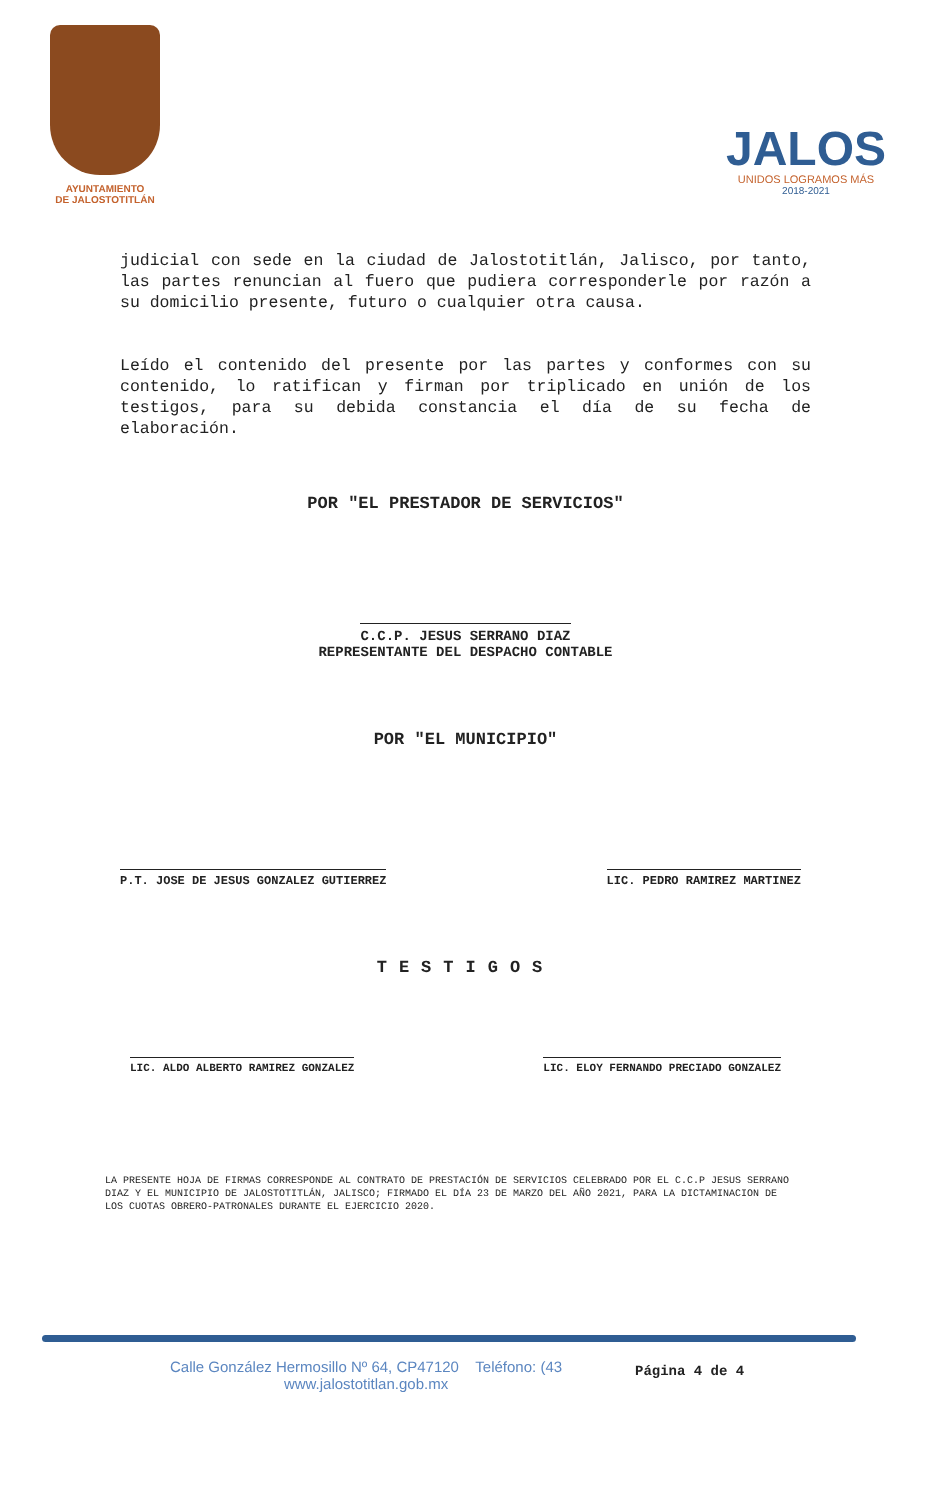AYUNTAMIENTO
DE JALOSTOTITLÁN
JALOS
UNIDOS LOGRAMOS MÁS
2018-2021
judicial con sede en la ciudad de Jalostotitlán, Jalisco, por tanto, las partes renuncian al fuero que pudiera corresponderle por razón a su domicilio presente, futuro o cualquier otra causa.
Leído el contenido del presente por las partes y conformes con su contenido, lo ratifican y firman por triplicado en unión de los testigos, para su debida constancia el día de su fecha de elaboración.
POR "EL PRESTADOR DE SERVICIOS"
C.C.P. JESUS SERRANO DIAZ
REPRESENTANTE DEL DESPACHO CONTABLE
POR "EL MUNICIPIO"
P.T. JOSE DE JESUS GONZALEZ GUTIERREZ
LIC. PEDRO RAMIREZ MARTINEZ
TESTIGOS
LIC. ALDO ALBERTO RAMIREZ GONZALEZ
LIC. ELOY FERNANDO PRECIADO GONZALEZ
LA PRESENTE HOJA DE FIRMAS CORRESPONDE AL CONTRATO DE PRESTACIÓN DE SERVICIOS CELEBRADO POR EL C.C.P JESUS SERRANO DIAZ Y EL MUNICIPIO DE JALOSTOTITLÁN, JALISCO; FIRMADO EL DÍA 23 DE MARZO DEL AÑO 2021, PARA LA DICTAMINACION DE LOS CUOTAS OBRERO-PATRONALES DURANTE EL EJERCICIO 2020.
Calle González Hermosillo Nº 64, CP47120 Teléfono: (43
www.jalostotitlan.gob.mx
Página 4 de 4